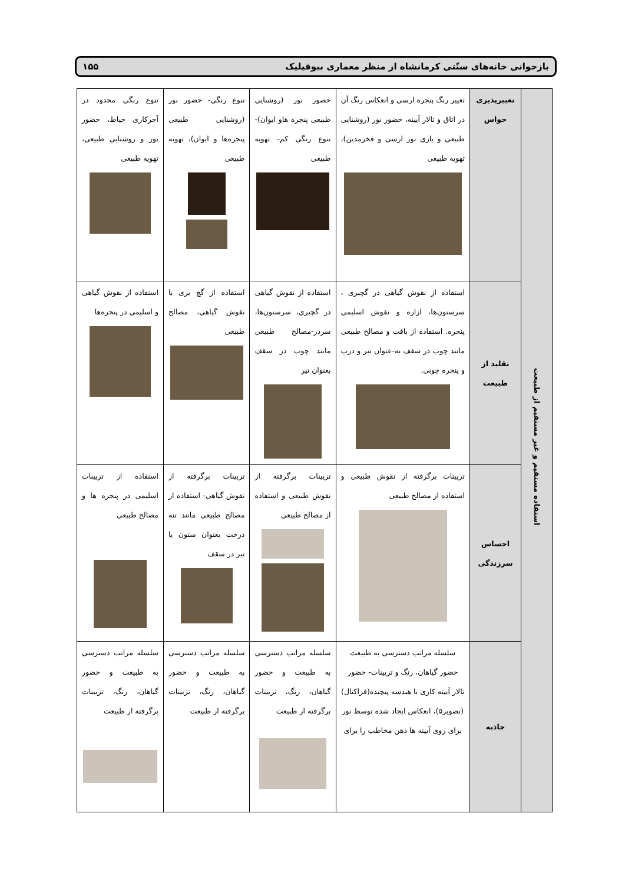بازخوانی خانه‌های سنّتی کرمانشاه از منظر معماری بیوفیلیک ۱۵۵
| استفاده مستقیم و غیر مستقیم از طبیعت | تغییرپذیری حواس | تغییر رنگ پنجره ارسی و انعکاس رنگ آن در اتاق و تالار آیینه، حضور نور (روشنایی طبیعی و بازی نور ارسی و فخرمدین)، تهویه طبیعی | حضور نور (روشنایی طبیعی پنجره هاو ایوان)- تنوع رنگی کم- تهویه طبیعی | تنوع رنگی- حضور نور (روشنایی طبیعی پنجره‌ها و ایوان)، تهویه طبیعی | تنوع رنگی محدود در آجرکاری حیاط، حضور نور و روشنایی طبیعی، تهویه طبیعی |
| | تقلید از طبیعت | استفاده از نقوش گیاهی در گچبری ، سرستون‌ها، ازاره و نقوش اسلیمی پنجره. استفاده از بافت و مصالح طبیعی مانند چوب در سقف به-عنوان تیر و درب و پنجره چوبی. | استفاده از نقوش گیاهی در گچبری، سرستون‌ها، سردر-مصالح طبیعی مانند چوب در سقف بعنوان تیر | استفاده از گچ بری با نقوش گیاهی، مصالح طبیعی | استفاده از نقوش گیاهی و اسلیمی در پنجره‌ها |
| | احساس سرزندگی | تزیینات برگرفته از نقوش طبیعی و استفاده از مصالح طبیعی | تزیینات برگرفته از نقوش طبیعی و استفاده از مصالح طبیعی | تزیینات برگرفته از نقوش گیاهی- استفاده از مصالح طبیعی مانند تنه درخت بعنوان ستون یا تیر در سقف | استفاده از تزیینات اسلیمی در پنجره ها و مصالح طبیعی |
| | جاذبه | سلسله مراتب دسترسی به طبیعت حضور گیاهان، رنگ و تزیینات- حضور تالار آیینه کاری با هندسه پیچیده(فراکتال)(تصویر۵)، انعکاس ایجاد شده توسط نور برای روی آیینه ها ذهن مخاطب را برای | سلسله مراتب دسترسی به طبیعت و حضور گیاهان، رنگ، تزیینات برگرفته از طبیعت | سلسله مراتب دسترسی به طبیعت و حضور گیاهان، رنگ، تزیینات برگرفته از طبیعت | سلسله مراتب دسترسی به طبیعت و حضور گیاهان، رنگ، تزیینات برگرفته از طبیعت |